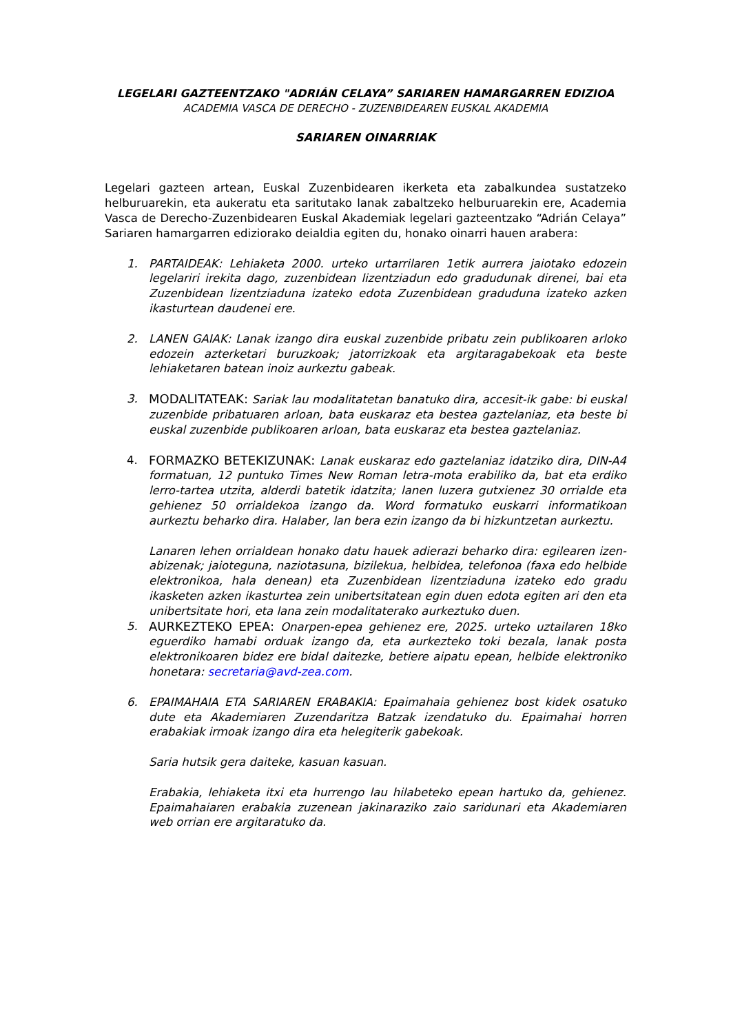LEGELARI GAZTEENTZAKO "ADRIÁN CELAYA” SARIAREN HAMARGARREN EDIZIOA
ACADEMIA VASCA DE DERECHO - ZUZENBIDEAREN EUSKAL AKADEMIA
SARIAREN OINARRIAK
Legelari gazteen artean, Euskal Zuzenbidearen ikerketa eta zabalkundea sustatzeko helburuarekin, eta aukeratu eta saritutako lanak zabaltzeko helburuarekin ere, Academia Vasca de Derecho-Zuzenbidearen Euskal Akademiak legelari gazteentzako “Adrián Celaya” Sariaren hamargarren ediziorako deialdia egiten du, honako oinarri hauen arabera:
1. PARTAIDEAK: Lehiaketa 2000. urteko urtarrilaren 1etik aurrera jaiotako edozein legelariri irekita dago, zuzenbidean lizentziadun edo gradudunak direnei, bai eta Zuzenbidean lizentziaduna izateko edota Zuzenbidean graduduna izateko azken ikasturtean daudenei ere.
2. LANEN GAIAK: Lanak izango dira euskal zuzenbide pribatu zein publikoaren arloko edozein azterketari buruzkoak; jatorrizkoak eta argitaragabekoak eta beste lehiaketaren batean inoiz aurkeztu gabeak.
3. MODALITATEAK: Sariak lau modalitatetan banatuko dira, accesit-ik gabe: bi euskal zuzenbide pribatuaren arloan, bata euskaraz eta bestea gaztelaniaz, eta beste bi euskal zuzenbide publikoaren arloan, bata euskaraz eta bestea gaztelaniaz.
4. FORMAZKO BETEKIZUNAK: Lanak euskaraz edo gaztelaniaz idatziko dira, DIN-A4 formatuan, 12 puntuko Times New Roman letra-mota erabiliko da, bat eta erdiko lerro-tartea utzita, alderdi batetik idatzita; lanen luzera gutxienez 30 orrialde eta gehienez 50 orrialdekoa izango da. Word formatuko euskarri informatikoan aurkeztu beharko dira. Halaber, lan bera ezin izango da bi hizkuntzetan aurkeztu.
Lanaren lehen orrialdean honako datu hauek adierazi beharko dira: egilearen izen-abizenak; jaioteguna, naziotasuna, bizilekua, helbidea, telefonoa (faxa edo helbide elektronikoa, hala denean) eta Zuzenbidean lizentziaduna izateko edo gradu ikasketen azken ikasturtea zein unibertsitatean egin duen edota egiten ari den eta unibertsitate hori, eta lana zein modalitaterako aurkeztuko duen.
5. AURKEZTEKO EPEA: Onarpen-epea gehienez ere, 2025. urteko uztailaren 18ko eguerdiko hamabi orduak izango da, eta aurkezteko toki bezala, lanak posta elektronikoaren bidez ere bidal daitezke, betiere aipatu epean, helbide elektroniko honetara: secretaria@avd-zea.com.
6. EPAIMAHAIA ETA SARIAREN ERABAKIA: Epaimahaia gehienez bost kidek osatuko dute eta Akademiaren Zuzendaritza Batzak izendatuko du. Epaimahai horren erabakiak irmoak izango dira eta helegiterik gabekoak.
Saria hutsik gera daiteke, kasuan kasuan.
Erabakia, lehiaketa itxi eta hurrengo lau hilabeteko epean hartuko da, gehienez. Epaimahaiaren erabakia zuzenean jakinaraziko zaio saridunari eta Akademiaren web orrian ere argitaratuko da.